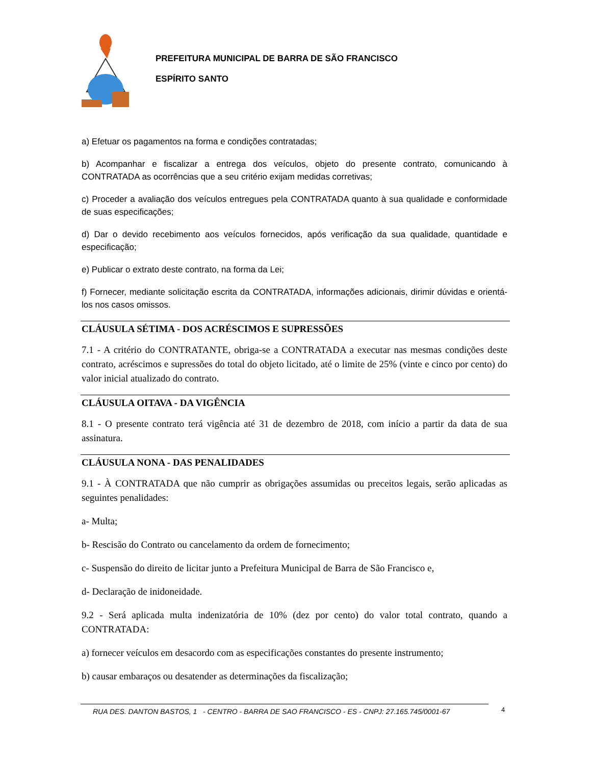PREFEITURA MUNICIPAL DE BARRA DE SÃO FRANCISCO
ESPÍRITO SANTO
a) Efetuar os pagamentos na forma e condições contratadas;
b) Acompanhar e fiscalizar a entrega dos veículos, objeto do presente contrato, comunicando à CONTRATADA as ocorrências que a seu critério exijam medidas corretivas;
c) Proceder a avaliação dos veículos entregues pela CONTRATADA quanto à sua qualidade e conformidade de suas especificações;
d) Dar o devido recebimento aos veículos fornecidos, após verificação da sua qualidade, quantidade e especificação;
e) Publicar o extrato deste contrato, na forma da Lei;
f) Fornecer, mediante solicitação escrita da CONTRATADA, informações adicionais, dirimir dúvidas e orientá-los nos casos omissos.
CLÁUSULA SÉTIMA - DOS ACRÉSCIMOS E SUPRESSÕES
7.1 - A critério do CONTRATANTE, obriga-se a CONTRATADA a executar nas mesmas condições deste contrato, acréscimos e supressões do total do objeto licitado, até o limite de 25% (vinte e cinco por cento) do valor inicial atualizado do contrato.
CLÁUSULA OITAVA - DA VIGÊNCIA
8.1 - O presente contrato terá vigência até 31 de dezembro de 2018, com início a partir da data de sua assinatura.
CLÁUSULA NONA - DAS PENALIDADES
9.1 - À CONTRATADA que não cumprir as obrigações assumidas ou preceitos legais, serão aplicadas as seguintes penalidades:
a- Multa;
b- Rescisão do Contrato ou cancelamento da ordem de fornecimento;
c- Suspensão do direito de licitar junto a Prefeitura Municipal de Barra de São Francisco e,
d- Declaração de inidoneidade.
9.2 - Será aplicada multa indenizatória de 10% (dez por cento) do valor total contrato, quando a CONTRATADA:
a) fornecer veículos em desacordo com as especificações constantes do presente instrumento;
b) causar embaraços ou desatender as determinações da fiscalização;
RUA DES. DANTON BASTOS, 1 - CENTRO - BARRA DE SAO FRANCISCO - ES - CNPJ: 27.165.745/0001-67 4